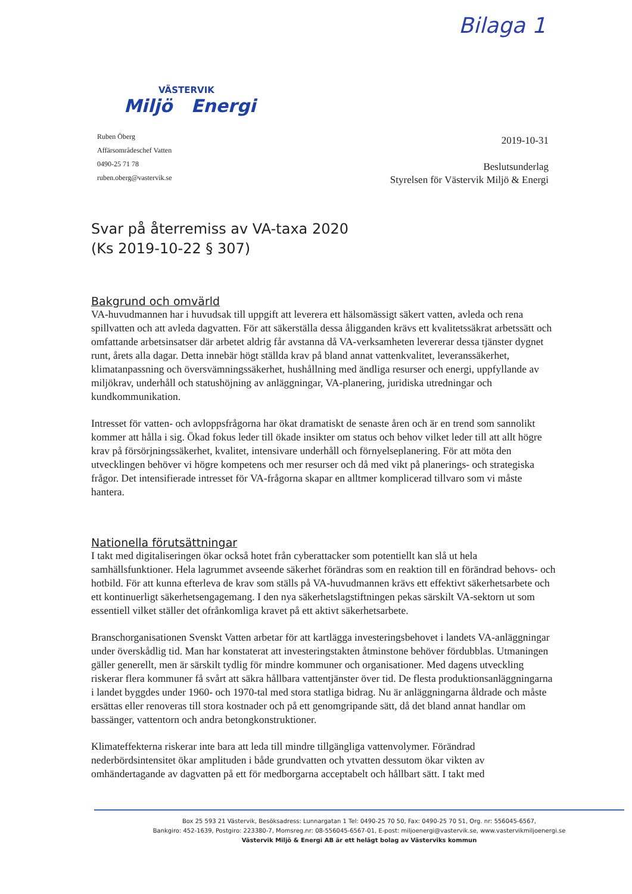Bilaga 1
VÄSTERVIK
Miljö Energi
Ruben Öberg
Affärsområdeschef Vatten
0490-25 71 78
ruben.oberg@vastervik.se
2019-10-31
Beslutsunderlag
Styrelsen för Västervik Miljö & Energi
Svar på återremiss av VA-taxa 2020
(Ks 2019-10-22 § 307)
Bakgrund och omvärld
VA-huvudmannen har i huvudsak till uppgift att leverera ett hälsomässigt säkert vatten, avleda och rena spillvatten och att avleda dagvatten. För att säkerställa dessa åligganden krävs ett kvalitetssäkrat arbetssätt och omfattande arbetsinsatser där arbetet aldrig får avstanna då VA-verksamheten levererar dessa tjänster dygnet runt, årets alla dagar. Detta innebär högt ställda krav på bland annat vattenkvalitet, leveranssäkerhet, klimatanpassning och översvämningssäkerhet, hushållning med ändliga resurser och energi, uppfyllande av miljökrav, underhåll och statushöjning av anläggningar, VA-planering, juridiska utredningar och kundkommunikation.
Intresset för vatten- och avloppsfrågorna har ökat dramatiskt de senaste åren och är en trend som sannolikt kommer att hålla i sig. Ökad fokus leder till ökade insikter om status och behov vilket leder till att allt högre krav på försörjningssäkerhet, kvalitet, intensivare underhåll och förnyelseplanering. För att möta den utvecklingen behöver vi högre kompetens och mer resurser och då med vikt på planerings- och strategiska frågor. Det intensifierade intresset för VA-frågorna skapar en alltmer komplicerad tillvaro som vi måste hantera.
Nationella förutsättningar
I takt med digitaliseringen ökar också hotet från cyberattacker som potentiellt kan slå ut hela samhällsfunktioner. Hela lagrummet avseende säkerhet förändras som en reaktion till en förändrad behovs- och hotbild. För att kunna efterleva de krav som ställs på VA-huvudmannen krävs ett effektivt säkerhetsarbete och ett kontinuerligt säkerhetsengagemang. I den nya säkerhetslagstiftningen pekas särskilt VA-sektorn ut som essentiell vilket ställer det ofrånkomliga kravet på ett aktivt säkerhetsarbete.
Branschorganisationen Svenskt Vatten arbetar för att kartlägga investeringsbehovet i landets VA-anläggningar under överskådlig tid. Man har konstaterat att investeringstakten åtminstone behöver fördubblas. Utmaningen gäller generellt, men är särskilt tydlig för mindre kommuner och organisationer. Med dagens utveckling riskerar flera kommuner få svårt att säkra hållbara vattentjänster över tid. De flesta produktionsanläggningarna i landet byggdes under 1960- och 1970-tal med stora statliga bidrag. Nu är anläggningarna åldrade och måste ersättas eller renoveras till stora kostnader och på ett genomgripande sätt, då det bland annat handlar om bassänger, vattentorn och andra betongkonstruktioner.
Klimateffekterna riskerar inte bara att leda till mindre tillgängliga vattenvolymer. Förändrad nederbördsintensitet ökar amplituden i både grundvatten och ytvatten dessutom ökar vikten av omhändertagande av dagvatten på ett för medborgarna acceptabelt och hållbart sätt. I takt med
Box 25 593 21 Västervik, Besöksadress: Lunnargatan 1 Tel: 0490-25 70 50, Fax: 0490-25 70 51, Org. nr: 556045-6567,
Bankgiro: 452-1639, Postgiro: 223380-7, Momsreg.nr: 08-556045-6567-01, E-post: miljoenergi@vastervik.se, www.vastervikmiljoenergi.se
Västervik Miljö & Energi AB är ett helägt bolag av Västerviks kommun